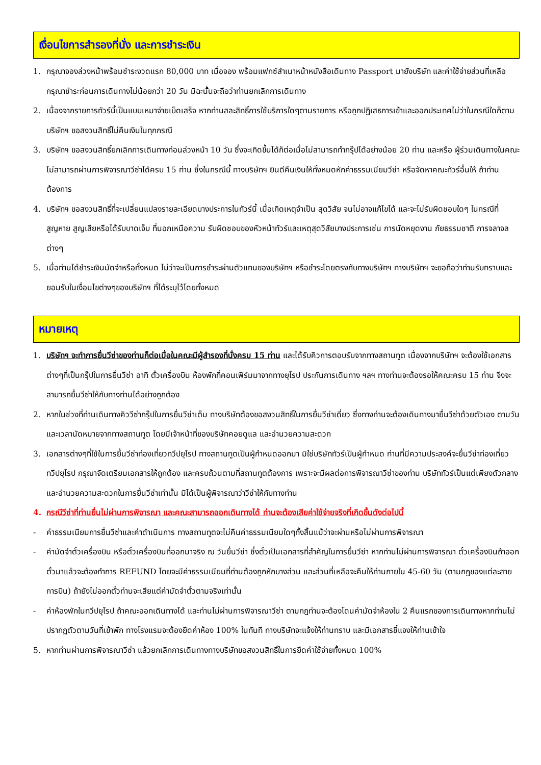เงื่อนไขการสำรองที่นั่ง และการชำระเงิน
1. กรุณาจองล่วงหน้าพร้อมชำระงวดแรก 80,000 บาท เมื่อจอง พร้อมแฟกซ์สำเนาหน้าหนังสือเดินทาง Passport มายังบริษัท และค่าใช้จ่ายส่วนที่เหลือกรุณาชำระก่อนการเดินทางไม่น้อยกว่า 20 วัน มิฉะนั้นจะถือว่าท่านยกเลิกการเดินทาง
2. เนื่องจากรายการทัวร์นี้เป็นแบบเหมาจ่ายเบ็ดเสร็จ หากท่านสละสิทธิ์การใช้บริการใดๆตามรายการ หรือถูกปฏิเสธการเข้าและออกประเทศไม่ว่าในกรณีใดก็ตาม บริษัทฯ ขอสงวนสิทธิ์ไม่คืนเงินในทุกกรณี
3. บริษัทฯ ขอสงวนสิทธิ์ยกเลิกการเดินทางก่อนล่วงหน้า 10 วัน ซึ่งจะเกิดขึ้นได้ก็ต่อเมื่อไม่สามารถทำกรุ๊ปได้อย่างน้อย 20 ท่าน และหรือ ผู้ร่วมเดินทางในคณะไม่สามารถผ่านการพิจารณาวีซ่าได้ครบ 15 ท่าน ซึ่งในกรณีนี้ ทางบริษัทฯ ยินดีคืนเงินให้ทั้งหมดหักค่าธรรมเนียมวีซ่า หรือจัดหาคณะทัวร์อื่นให้ ถ้าท่านต้องการ
4. บริษัทฯ ขอสงวนสิทธิ์ที่จะเปลี่ยนแปลงรายละเอียดบางประการในทัวร์นี้ เมื่อเกิดเหตุจำเป็น สุดวิสัย จนไม่อาจแก้ไขได้ และจะไม่รับผิดชอบใดๆ ในกรณีที่สูญหาย สูญเสียหรือได้รับบาดเจ็บ ที่นอกเหนือความ รับผิดชอบของหัวหน้าทัวร์และเหตุสุดวิสัยบางประการเช่น การนัดหยุดงาน ภัยธรรมชาติ การจลาจล ต่างๆ
5. เมื่อท่านได้ชำระเงินมัดจำหรือทั้งหมด ไม่ว่าจะเป็นการชำระผ่านตัวแทนของบริษัทฯ หรือชำระโดยตรงกับทางบริษัทฯ ทางบริษัทฯ จะขอถือว่าท่านรับทราบและยอมรับในเงื่อนไขต่างๆของบริษัทฯ ที่ได้ระบุไว้โดยทั้งหมด
หมายเหตุ
1. บริษัทฯ จะทำการยื่นวีซ่าของท่านก็ต่อเมื่อในคณะมีผู้สำรองที่นั่งครบ 15 ท่าน และได้รับคิวการตอบรับจากทางสถานทูต เนื่องจากบริษัทฯ จะต้องใช้เอกสารต่างๆที่เป็นกรุ๊ปในการยื่นวีซ่า อาทิ ตั๋วเครื่องบิน ห้องพักที่คอนเฟิร์มมาจากทางยุโรป ประกันการเดินทาง ฯลฯ ทางท่านจะต้องรอให้คณะครบ 15 ท่าน จึงจะสามารถยื่นวีซ่าให้กับทางท่านได้อย่างถูกต้อง
2. หากในช่วงที่ท่านเดินทางคิววีซ่ากรุ๊ปในการยื่นวีซ่าเต็ม ทางบริษัทต้องขอสงวนสิทธิ์ในการยื่นวีซ่าเดี่ยว ซึ่งทางท่านจะต้องเดินทางมายื่นวีซ่าด้วยตัวเอง ตามวัน และเวลานัดหมายจากทางสถานทูต โดยมีเจ้าหน้าที่ของบริษัทคอยดูแล และอำนวยความสะดวก
3. เอกสารต่างๆที่ใช้ในการยื่นวีซ่าท่องเที่ยวทวีปยุโรป ทางสถานทูตเป็นผู้กำหนดออกมา มิใช่บริษัททัวร์เป็นผู้กำหนด ท่านที่มีความประสงค์จะยื่นวีซ่าท่องเที่ยวทวีปยุโรป กรุณาจัดเตรียมเอกสารให้ถูกต้อง และครบถ้วนตามที่สถานทูตต้องการ เพราะจะมีผลต่อการพิจารณาวีซ่าของท่าน บริษัททัวร์เป็นแต่เพียงตัวกลาง และอำนวยความสะดวกในการยื่นวีซ่าเท่านั้น มิได้เป็นผู้พิจารณาว่าวีซ่าให้กับทางท่าน
4. กรณีวีซ่าที่ท่านยื่นไม่ผ่านการพิจารณา และคณะสามารถออกเดินทางได้ ท่านจะต้องเสียค่าใช้จ่ายจริงที่เกิดขึ้นดังต่อไปนี้
- ค่าธรรมเนียมการยื่นวีซ่าและค่าดำเนินการ ทางสถานทูตจะไม่คืนค่าธรรมเนียมใดๆทั้งสิ้นแม้ว่าจะผ่านหรือไม่ผ่านการพิจารณา
- ค่ามัดจำตั๋วเครื่องบิน หรือตั๋วเครื่องบินที่ออกมาจริง ณ วันยื่นวีซ่า ซึ่งตั๋วเป็นเอกสารที่สำคัญในการยื่นวีซ่า หากท่านไม่ผ่านการพิจารณา ตั๋วเครื่องบินถ้าออกตั๋วมาแล้วจะต้องทำการ REFUND โดยจะมีค่าธรรมเนียมที่ท่านต้องถูกหักบางส่วน และส่วนที่เหลือจะคืนให้ท่านภายใน 45-60 วัน (ตามกฎของแต่ละสายการบิน) ถ้ายังไม่ออกตั๋วท่านจะเสียแต่ค่ามัดจำตั๋วตามจริงเท่านั้น
- ค่าห้องพักในทวีปยุโรป ถ้าคณะออกเดินทางได้ และท่านไม่ผ่านการพิจารณาวีซ่า ตามกฎท่านจะต้องโดนค่ามัดจำห้องใน 2 คืนแรกของการเดินทางหากท่านไม่ปรากฏตัวตามวันที่เข้าพัก ทางโรงแรมจะต้องยึดค่าห้อง 100% ในทันที ทางบริษัทจะแจ้งให้ท่านทราบ และมีเอกสารชี้แจงให้ท่านเข้าใจ
5. หากท่านผ่านการพิจารณาวีซ่า แล้วยกเลิกการเดินทางทางบริษัทขอสงวนสิทธิ์ในการยึดค่าใช้จ่ายทั้งหมด 100%